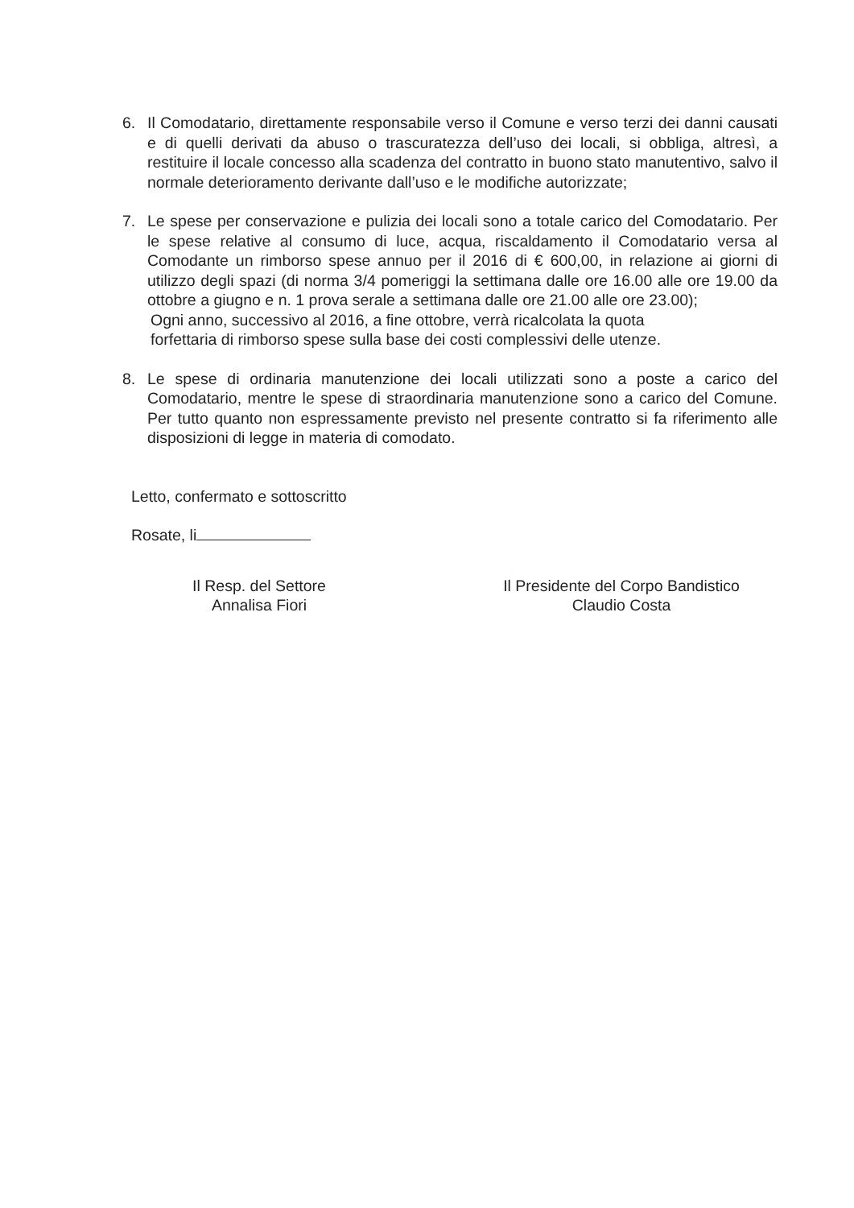6. Il Comodatario, direttamente responsabile verso il Comune e verso terzi dei danni causati e di quelli derivati da abuso o trascuratezza dell’uso dei locali, si obbliga, altresì, a restituire il locale concesso alla scadenza del contratto in buono stato manutentivo, salvo il normale deterioramento derivante dall’uso e le modifiche autorizzate;
7. Le spese per conservazione e pulizia dei locali sono a totale carico del Comodatario. Per le spese relative al consumo di luce, acqua, riscaldamento il Comodatario versa al Comodante un rimborso spese annuo per il 2016 di € 600,00, in relazione ai giorni di utilizzo degli spazi (di norma 3/4 pomeriggi la settimana dalle ore 16.00 alle ore 19.00 da ottobre a giugno e n. 1 prova serale a settimana dalle ore 21.00 alle ore 23.00);
Ogni anno, successivo al 2016, a fine ottobre, verrà ricalcolata la quota
forfettaria di rimborso spese sulla base dei costi complessivi delle utenze.
8. Le spese di ordinaria manutenzione dei locali utilizzati sono a poste a carico del Comodatario, mentre le spese di straordinaria manutenzione sono a carico del Comune. Per tutto quanto non espressamente previsto nel presente contratto si fa riferimento alle disposizioni di legge in materia di comodato.
Letto, confermato e sottoscritto
Rosate, li
Il Resp. del Settore
Annalisa Fiori
Il Presidente del Corpo Bandistico
Claudio Costa